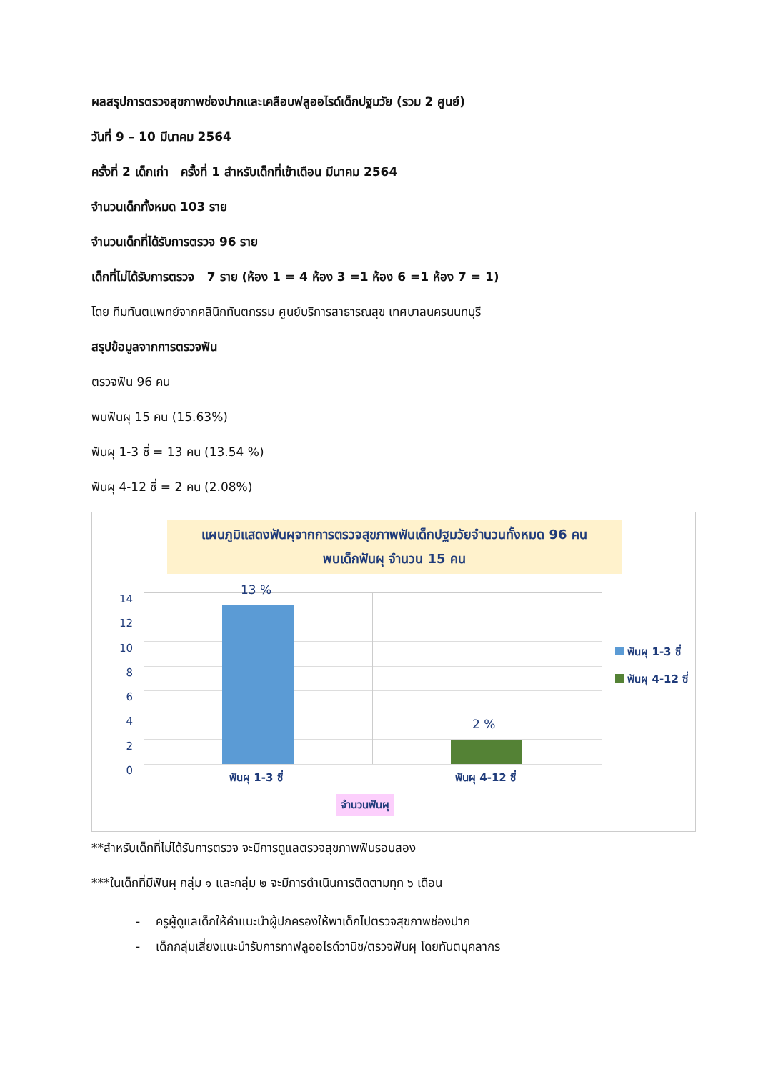ผลสรุปการตรวจสุขภาพช่องปากและเคลือบฟลูออไรด์เด็กปฐมวัย (รวม 2 ศูนย์)
วันที่ 9 – 10 มีนาคม 2564
ครั้งที่ 2 เด็กเก่า ครั้งที่ 1 สำหรับเด็กที่เข้าเดือน มีนาคม 2564
จำนวนเด็กทั้งหมด 103 ราย
จำนวนเด็กที่ได้รับการตรวจ 96 ราย
เด็กที่ไม่ได้รับการตรวจ 7 ราย (ห้อง 1 = 4 ห้อง 3 =1 ห้อง 6 =1 ห้อง 7 = 1)
โดย ทีมทันตแพทย์จากคลินิกทันตกรรม ศูนย์บริการสาธารณสุข เทศบาลนครนนทบุรี
สรุปข้อมูลจากการตรวจฟัน
ตรวจฟัน 96 คน
พบฟันผุ 15 คน (15.63%)
ฟันผุ 1-3 ซี่ = 13 คน (13.54 %)
ฟันผุ 4-12 ซี่ = 2 คน (2.08%)
แผนภูมิแสดงฟันผุจากการตรวจสุขภาพฟันเด็กปฐมวัยจำนวนทั้งหมด 96 คน
พบเด็กฟันผุ จำนวน 15 คน
13 %
2 %
14
12
10
8
6
4
2
0
ฟันผุ 1-3 ซี่ ฟันผุ 4-12 ซี่
จำนวนฟันผุ
ฟันผุ 1-3 ซี่
ฟันผุ 4-12 ซี่
**สำหรับเด็กที่ไม่ได้รับการตรวจ จะมีการดูแลตรวจสุขภาพฟันรอบสอง
***ในเด็กที่มีฟันผุ กลุ่ม ๑ และกลุ่ม ๒ จะมีการดำเนินการติดตามทุก ๖ เดือน
- ครูผู้ดูแลเด็กให้คำแนะนำผู้ปกครองให้พาเด็กไปตรวจสุขภาพช่องปาก
- เด็กกลุ่มเสี่ยงแนะนำรับการทาฟลูออไรด์วานิช/ตรวจฟันผุ โดยทันตบุคลากร